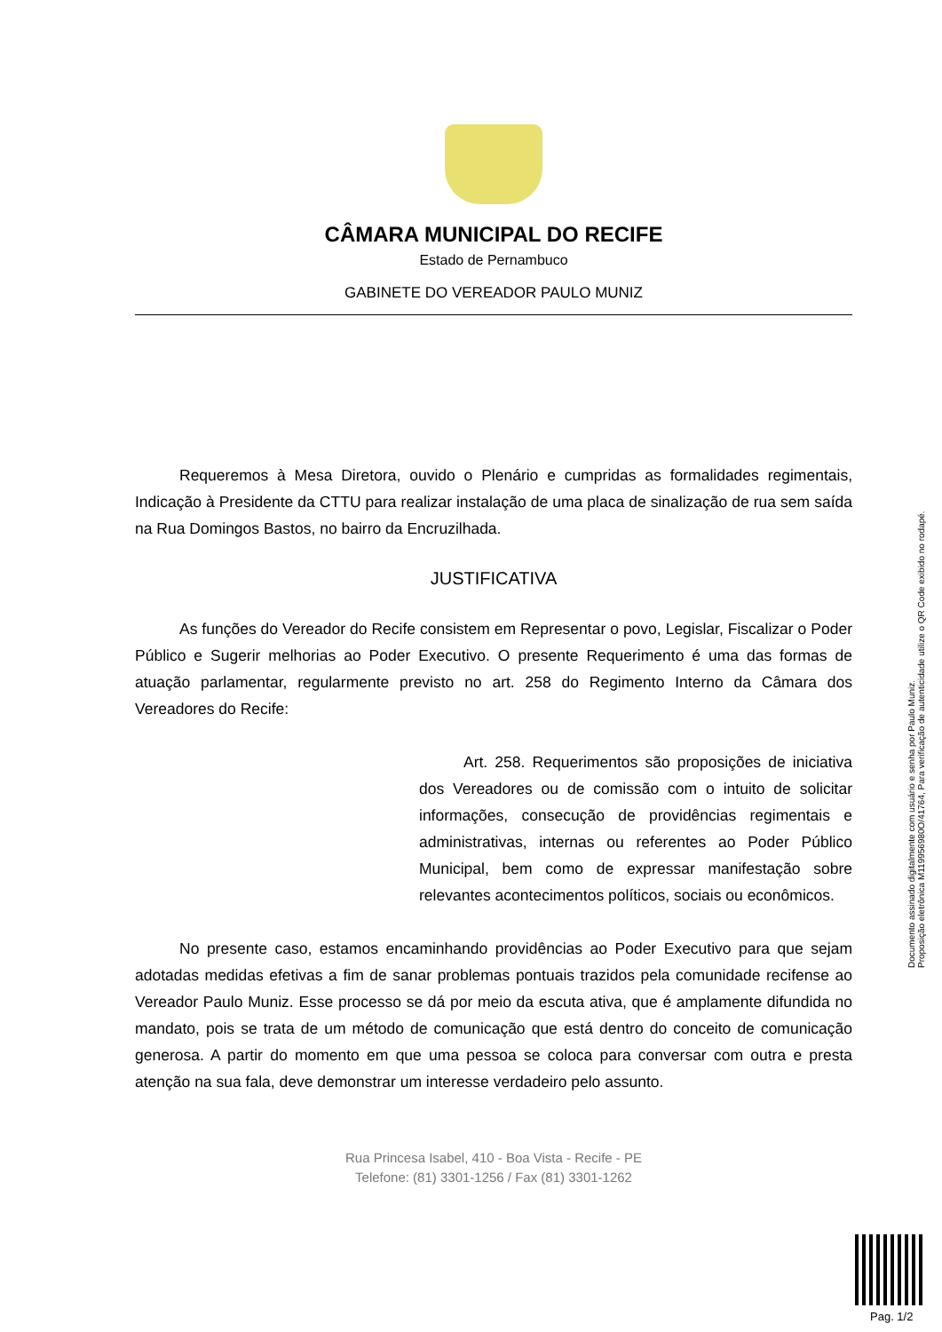CÂMARA MUNICIPAL DO RECIFE
Estado de Pernambuco
GABINETE DO VEREADOR PAULO MUNIZ
Requeremos à Mesa Diretora, ouvido o Plenário e cumpridas as formalidades regimentais, Indicação à Presidente da CTTU para realizar instalação de uma placa de sinalização de rua sem saída na Rua Domingos Bastos, no bairro da Encruzilhada.
JUSTIFICATIVA
As funções do Vereador do Recife consistem em Representar o povo, Legislar, Fiscalizar o Poder Público e Sugerir melhorias ao Poder Executivo. O presente Requerimento é uma das formas de atuação parlamentar, regularmente previsto no art. 258 do Regimento Interno da Câmara dos Vereadores do Recife:
Art. 258. Requerimentos são proposições de iniciativa dos Vereadores ou de comissão com o intuito de solicitar informações, consecução de providências regimentais e administrativas, internas ou referentes ao Poder Público Municipal, bem como de expressar manifestação sobre relevantes acontecimentos políticos, sociais ou econômicos.
No presente caso, estamos encaminhando providências ao Poder Executivo para que sejam adotadas medidas efetivas a fim de sanar problemas pontuais trazidos pela comunidade recifense ao Vereador Paulo Muniz. Esse processo se dá por meio da escuta ativa, que é amplamente difundida no mandato, pois se trata de um método de comunicação que está dentro do conceito de comunicação generosa. A partir do momento em que uma pessoa se coloca para conversar com outra e presta atenção na sua fala, deve demonstrar um interesse verdadeiro pelo assunto.
Rua Princesa Isabel, 410 - Boa Vista - Recife - PE
Telefone: (81) 3301-1256 / Fax (81) 3301-1262
Documento assinado digitalmente com usuário e senha por Paulo Muniz.
Proposição eletrônica M119956980O/41764, Para verificação de autenticidade utilize o QR Code exibido no rodapé.
Pag. 1/2